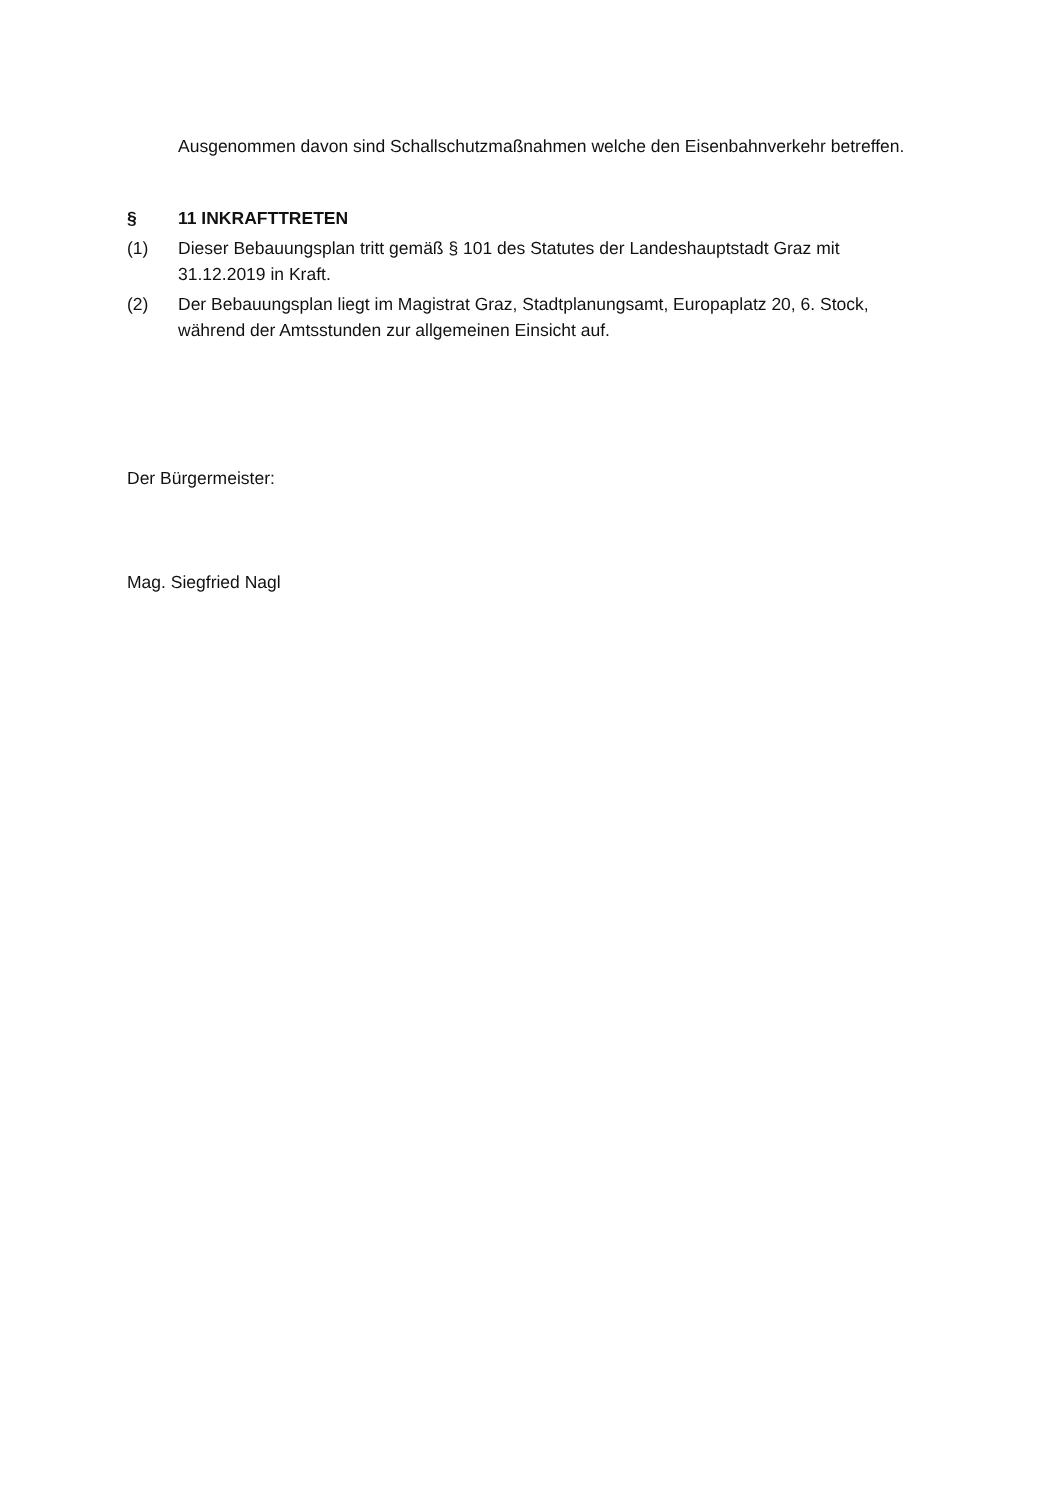Ausgenommen davon sind Schallschutzmaßnahmen welche den Eisenbahnverkehr betreffen.
§ 11 INKRAFTTRETEN
(1) Dieser Bebauungsplan tritt gemäß § 101 des Statutes der Landeshauptstadt Graz mit 31.12.2019 in Kraft.
(2) Der Bebauungsplan liegt im Magistrat Graz, Stadtplanungsamt, Europaplatz 20, 6. Stock, während der Amtsstunden zur allgemeinen Einsicht auf.
Der Bürgermeister:
Mag. Siegfried Nagl